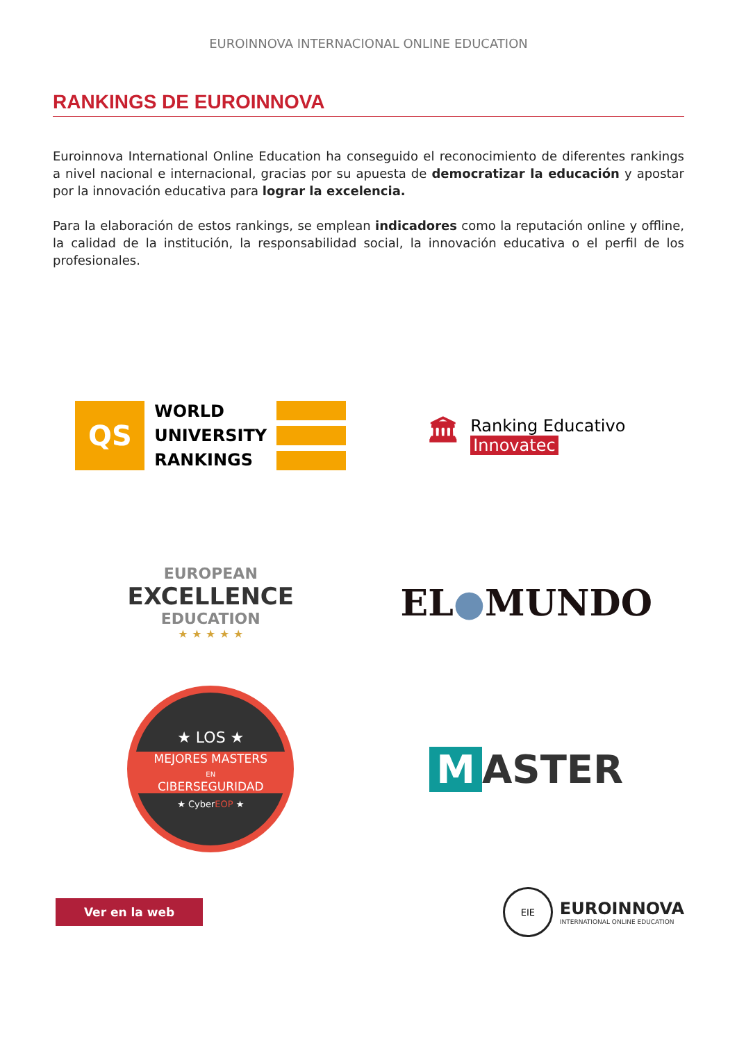EUROINNOVA INTERNACIONAL ONLINE EDUCATION
RANKINGS DE EUROINNOVA
Euroinnova International Online Education ha conseguido el reconocimiento de diferentes rankings a nivel nacional e internacional, gracias por su apuesta de democratizar la educación y apostar por la innovación educativa para lograr la excelencia.
Para la elaboración de estos rankings, se emplean indicadores como la reputación online y offline, la calidad de la institución, la responsabilidad social, la innovación educativa o el perfil de los profesionales.
QS
WORLD
UNIVERSITY
RANKINGS
🏛
Ranking Educativo
Innovatec
EUROPEAN
EXCELLENCE
EDUCATION
★ ★ ★ ★ ★
EL ● MUNDO
★ LOS ★
MEJORES MASTERS
EN
CIBERSEGURIDAD
★ CyberEOP ★
M ASTER
Ver en la web
EIE
EUROINNOVA
INTERNATIONAL ONLINE EDUCATION